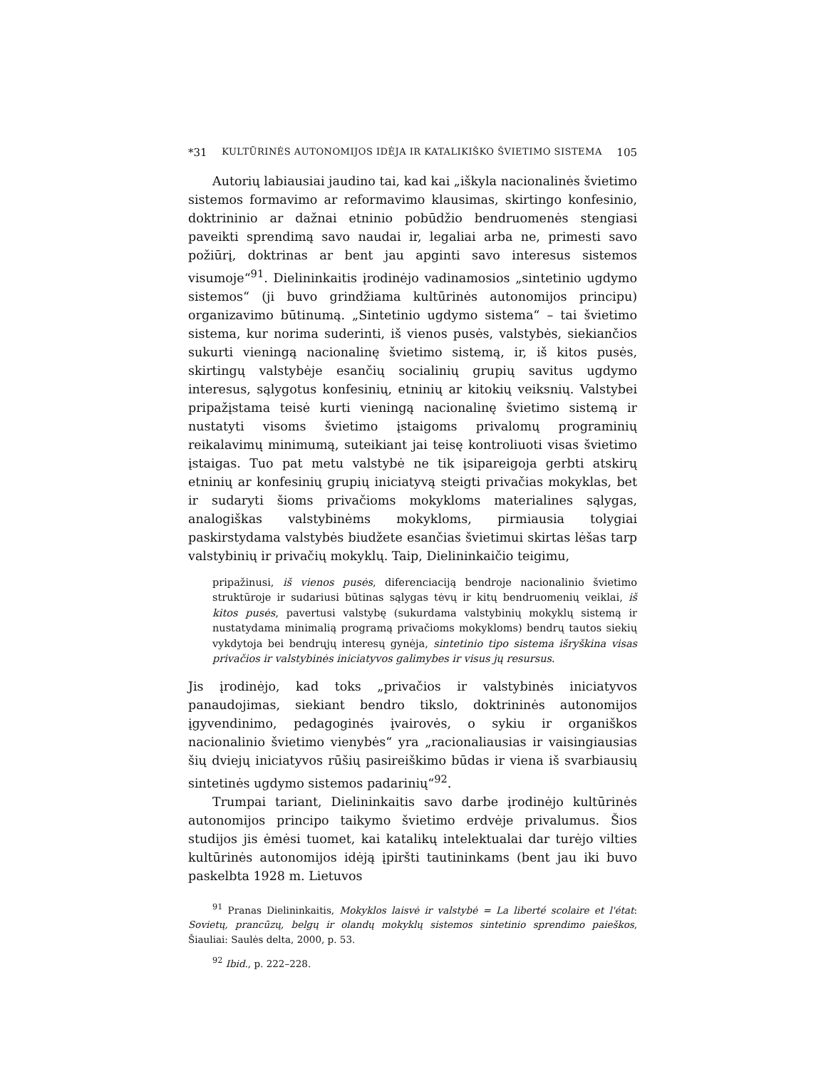*31 KULTŪRINĖS AUTONOMIJOS IDĖJA IR KATALIKIŠKO ŠVIETIMO SISTEMA 105
Autorių labiausiai jaudino tai, kad kai „iškyla nacionalinės švietimo sistemos formavimo ar reformavimo klausimas, skirtingo konfesinio, doktrininio ar dažnai etninio pobūdžio bendruomenės stengiasi paveikti sprendimą savo naudai ir, legaliai arba ne, primesti savo požiūrį, doktrinas ar bent jau apginti savo interesus sistemos visumoje“<sup>91</sup>. Dielininkaitis įrodinėjo vadinamosios „sintetinio ugdymo sistemos“ (ji buvo grindžiama kultūrinės autonomijos principu) organizavimo būtinumą. „Sintetinio ugdymo sistema“ – tai švietimo sistema, kur norima suderinti, iš vienos pusės, valstybės, siekiančios sukurti vieningą nacionalinę švietimo sistemą, ir, iš kitos pusės, skirtingų valstybėje esančių socialinių grupių savitus ugdymo interesus, sąlygotus konfesinių, etninių ar kitokių veiksnių. Valstybei pripažįstama teisė kurti vieningą nacionalinę švietimo sistemą ir nustatyti visoms švietimo įstaigoms privalomų programinių reikalavimų minimumą, suteikiant jai teisę kontroliuoti visas švietimo įstaigas. Tuo pat metu valstybė ne tik įsipareigoja gerbti atskirų etninių ar konfesinių grupių iniciatyvą steigti privačias mokyklas, bet ir sudaryti šioms privačioms mokykloms materialines sąlygas, analogiškas valstybinėms mokykloms, pirmiausia tolygiai paskirstydama valstybės biudžete esančias švietimui skirtas lėšas tarp valstybinių ir privačių mokyklų. Taip, Dielininkaičio teigimu,
pripažinusi, iš vienos pusės, diferenciaciją bendroje nacionalinio švietimo struktūroje ir sudariusi būtinas sąlygas tėvų ir kitų bendruomenių veiklai, iš kitos pusės, pavertusi valstybę (sukurdama valstybinių mokyklų sistemą ir nustatydama minimalią programą privačioms mokykloms) bendrų tautos siekių vykdytoja bei bendrųjų interesų gynėja, sintetinio tipo sistema išryškina visas privačios ir valstybinės iniciatyvos galimybes ir visus jų resursus.
Jis įrodinėjo, kad toks „privačios ir valstybinės iniciatyvos panaudojimas, siekiant bendro tikslo, doktrininės autonomijos įgyvendinimo, pedagoginės įvairovės, o sykiu ir organiškos nacionalinio švietimo vienybės“ yra „racionaliausias ir vaisingiausias šių dviejų iniciatyvos rūšių pasireiškimo būdas ir viena iš svarbiausių sintetinės ugdymo sistemos padarinių“<sup>92</sup>.
Trumpai tariant, Dielininkaitis savo darbe įrodinėjo kultūrinės autonomijos principo taikymo švietimo erdvėje privalumus. Šios studijos jis ėmėsi tuomet, kai katalikų intelektualai dar turėjo vilties kultūrinės autonomijos idėją įpiršti tautininkams (bent jau iki buvo paskelbta 1928 m. Lietuvos
<sup>91</sup> Pranas Dielininkaitis, Mokyklos laisvė ir valstybė = La liberté scolaire et l'état: Sovietų, prancūzų, belgų ir olandų mokyklų sistemos sintetinio sprendimo paieškos, Šiauliai: Saulės delta, 2000, p. 53.
<sup>92</sup> Ibid., p. 222–228.